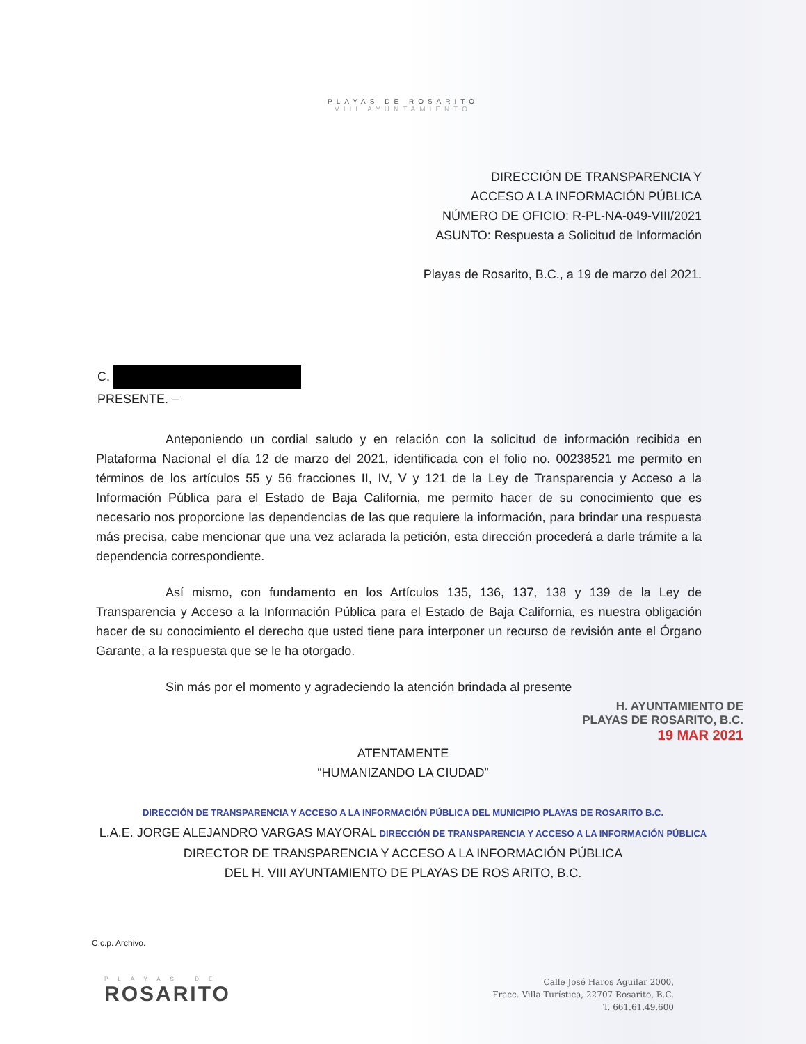PLAYAS DE ROSARITO
VIII AYUNTAMIENTO
DIRECCIÓN DE TRANSPARENCIA Y
ACCESO A LA INFORMACIÓN PÚBLICA
NÚMERO DE OFICIO: R-PL-NA-049-VIII/2021
ASUNTO: Respuesta a Solicitud de Información
Playas de Rosarito, B.C., a 19 de marzo del 2021.
C.
PRESENTE. –
Anteponiendo un cordial saludo y en relación con la solicitud de información recibida en Plataforma Nacional el día 12 de marzo del 2021, identificada con el folio no. 00238521 me permito en términos de los artículos 55 y 56 fracciones II, IV, V y 121 de la Ley de Transparencia y Acceso a la Información Pública para el Estado de Baja California, me permito hacer de su conocimiento que es necesario nos proporcione las dependencias de las que requiere la información, para brindar una respuesta más precisa, cabe mencionar que una vez aclarada la petición, esta dirección procederá a darle trámite a la dependencia correspondiente.
Así mismo, con fundamento en los Artículos 135, 136, 137, 138 y 139 de la Ley de Transparencia y Acceso a la Información Pública para el Estado de Baja California, es nuestra obligación hacer de su conocimiento el derecho que usted tiene para interponer un recurso de revisión ante el Órgano Garante, a la respuesta que se le ha otorgado.
Sin más por el momento y agradeciendo la atención brindada al presente
H. AYUNTAMIENTO DE
PLAYAS DE ROSARITO, B.C.
19 MAR 2021
ATENTAMENTE
“HUMANIZANDO LA CIUDAD”
DIRECCIÓN DE TRANSPARENCIA Y ACCESO A LA INFORMACIÓN PÚBLICA DEL MUNICIPIO PLAYAS DE ROSARITO B.C.
L.A.E. JORGE ALEJANDRO VARGAS MAYORAL DIRECCIÓN DE TRANSPARENCIA Y ACCESO A LA INFORMACIÓN PÚBLICA
DIRECTOR DE TRANSPARENCIA Y ACCESO A LA INFORMACIÓN PÚBLICA
DEL H. VIII AYUNTAMIENTO DE PLAYAS DE ROS ARITO, B.C.
C.c.p. Archivo.
PLAYAS DE
ROSARITO
Calle José Haros Aguilar 2000,
Fracc. Villa Turística, 22707 Rosarito, B.C.
T. 661.61.49.600